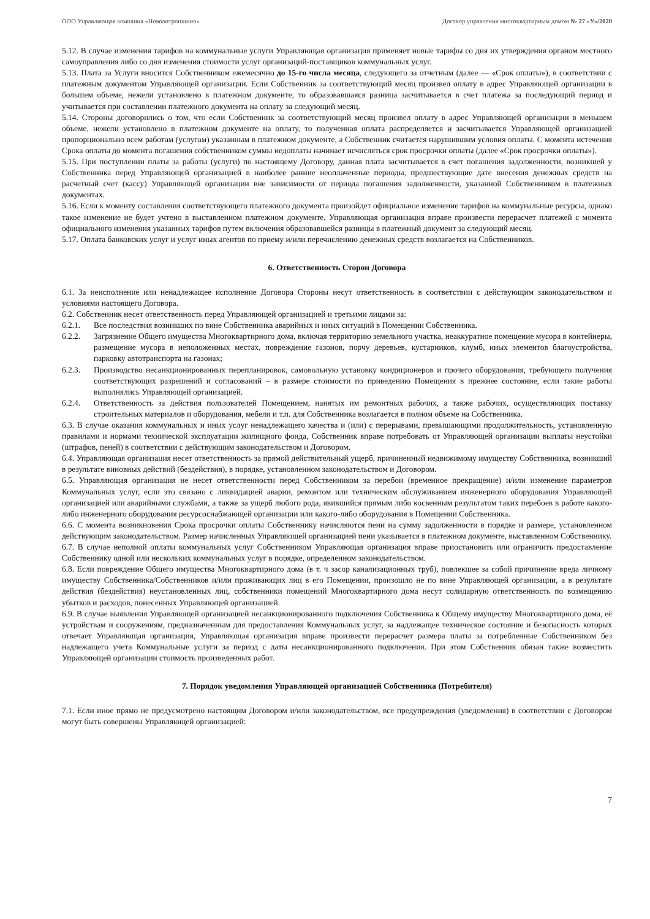ООО Управляющая компания «Новоантропшино» Договор управления многоквартирным домом № 27 «У»/2020
5.12. В случае изменения тарифов на коммунальные услуги Управляющая организация применяет новые тарифы со дня их утверждения органом местного самоуправления либо со дня изменения стоимости услуг организаций-поставщиков коммунальных услуг.
5.13. Плата за Услуги вносится Собственником ежемесячно до 15-го числа месяца, следующего за отчетным (далее — «Срок оплаты»), в соответствии с платежным документом Управляющей организации. Если Собственник за соответствующий месяц произвел оплату в адрес Управляющей организации в большем объеме, нежели установлено в платежном документе, то образовавшаяся разница засчитывается в счет платежа за последующий период и учитывается при составлении платежного документа на оплату за следующий месяц.
5.14. Стороны договорились о том, что если Собственник за соответствующий месяц произвел оплату в адрес Управляющей организации в меньшем объеме, нежели установлено в платежном документе на оплату, то полученная оплата распределяется и засчитывается Управляющей организацией пропорционально всем работам (услугам) указанным в платежном документе, а Собственник считается нарушившим условия оплаты. С момента истечения Срока оплаты до момента погашения собственником суммы недоплаты начинает исчисляться срок просрочки оплаты (далее «Срок просрочки оплаты»).
5.15. При поступлении платы за работы (услуги) по настоящему Договору, данная плата засчитывается в счет погашения задолженности, возникшей у Собственника перед Управляющей организацией в наиболее ранние неоплаченные периоды, предшествующие дате внесения денежных средств на расчетный счет (кассу) Управляющей организации вне зависимости от периода погашения задолженности, указанной Собственником в платежных документах.
5.16. Если к моменту составления соответствующего платежного документа произойдет официальное изменение тарифов на коммунальные ресурсы, однако такое изменение не будет учтено в выставленном платежном документе, Управляющая организация вправе произвести перерасчет платежей с момента официального изменения указанных тарифов путем включения образовавшейся разницы в платежный документ за следующий месяц.
5.17. Оплата банковских услуг и услуг иных агентов по приему и/или перечислению денежных средств возлагается на Собственников.
6. Ответственность Сторон Договора
6.1. За неисполнение или ненадлежащее исполнение Договора Стороны несут ответственность в соответствии с действующим законодательством и условиями настоящего Договора.
6.2. Собственник несет ответственность перед Управляющей организацией и третьими лицами за:
6.2.1. Все последствия возникших по вине Собственника аварийных и иных ситуаций в Помещении Собственника.
6.2.2. Загрязнение Общего имущества Многоквартирного дома, включая территорию земельного участка, неаккуратное помещение мусора в контейнеры, размещение мусора в неположенных местах, повреждение газонов, порчу деревьев, кустарников, клумб, иных элементов благоустройства, парковку автотранспорта на газонах;
6.2.3. Производство несанкционированных перепланировок, самовольную установку кондиционеров и прочего оборудования, требующего получения соответствующих разрешений и согласований – в размере стоимости по приведению Помещения в прежнее состояние, если такие работы выполнялись Управляющей организацией.
6.2.4. Ответственность за действия пользователей Помещением, нанятых им ремонтных рабочих, а также рабочих, осуществляющих поставку строительных материалов и оборудования, мебели и т.п. для Собственника возлагается в полном объеме на Собственника.
6.3. В случае оказания коммунальных и иных услуг ненадлежащего качества и (или) с перерывами, превышающими продолжительность, установленную правилами и нормами технической эксплуатации жилищного фонда, Собственник вправе потребовать от Управляющей организации выплаты неустойки (штрафов, пеней) в соответствии с действующим законодательством и Договором.
6.4. Управляющая организация несет ответственность за прямой действительный ущерб, причиненный недвижимому имуществу Собственника, возникший в результате виновных действий (бездействия), в порядке, установленном законодательством и Договором.
6.5. Управляющая организация не несет ответственности перед Собственником за перебои (временное прекращение) и/или изменение параметров Коммунальных услуг, если это связано с ликвидацией аварии, ремонтом или техническим обслуживанием инженерного оборудования Управляющей организацией или аварийными службами, а также за ущерб любого рода, явившийся прямым либо косвенным результатом таких перебоев в работе какого-либо инженерного оборудования ресурсоснабжающей организации или какого-либо оборудования в Помещении Собственника.
6.6. С момента возникновения Срока просрочки оплаты Собственнику начисляются пени на сумму задолженности в порядке и размере, установленном действующим законодательством. Размер начисленных Управляющей организацией пени указывается в платежном документе, выставленном Собственнику.
6.7. В случае неполной оплаты коммунальных услуг Собственником Управляющая организация вправе приостановить или ограничить предоставление Собственнику одной или нескольких коммунальных услуг в порядке, определенном законодательством.
6.8. Если повреждение Общего имущества Многоквартирного дома (в т. ч засор канализационных труб), повлекшее за собой причинение вреда личному имуществу Собственника/Собственников и/или проживающих лиц в его Помещении, произошло не по вине Управляющей организации, а в результате действия (бездействия) неустановленных лиц, собственники помещений Многоквартирного дома несут солидарную ответственность по возмещению убытков и расходов, понесенных Управляющей организацией.
6.9. В случае выявления Управляющей организацией несанкционированного подключения Собственника к Общему имуществу Многоквартирного дома, её устройствам и сооружениям, предназначенным для предоставления Коммунальных услуг, за надлежащее техническое состояние и безопасность которых отвечает Управляющая организация, Управляющая организация вправе произвести перерасчет размера платы за потребленные Собственником без надлежащего учета Коммунальные услуги за период с даты несанкционированного подключения. При этом Собственник обязан также возместить Управляющей организации стоимость произведенных работ.
7. Порядок уведомления Управляющей организацией Собственника (Потребителя)
7.1. Если иное прямо не предусмотрено настоящим Договором и/или законодательством, все предупреждения (уведомления) в соответствии с Договором могут быть совершены Управляющей организацией:
7